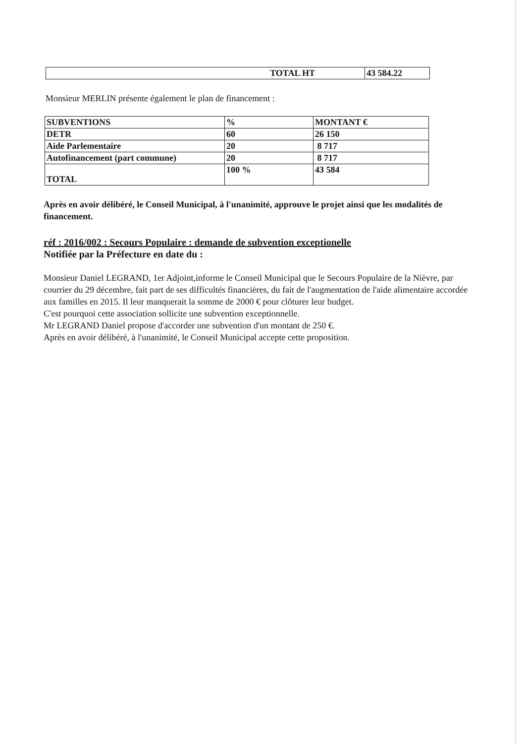| TOTAL HT | 43 584.22 |
Monsieur MERLIN présente également le plan de financement :
| SUBVENTIONS | % | MONTANT € |
| DETR | 60 | 26 150 |
| Aide Parlementaire | 20 | 8 717 |
| Autofinancement (part commune) | 20 | 8 717 |
| TOTAL | 100 % | 43 584 |
Après en avoir délibéré, le Conseil Municipal, à l'unanimité, approuve le projet ainsi que les modalités de financement.
réf : 2016/002 : Secours Populaire : demande de subvention exceptionelle
Notifiée par la Préfecture en date du :
Monsieur Daniel LEGRAND, 1er Adjoint,informe le Conseil Municipal que le Secours Populaire de la Nièvre, par courrier du 29 décembre, fait part de ses difficultés financières, du fait de l'augmentation de l'aide alimentaire accordée aux familles en 2015. Il leur manquerait la somme de 2000 € pour clôturer leur budget.
C'est pourquoi cette association sollicite une subvention exceptionnelle.
Mr LEGRAND Daniel propose d'accorder une subvention d'un montant de 250 €.
Après en avoir délibéré, à l'unanimité, le Conseil Municipal accepte cette proposition.